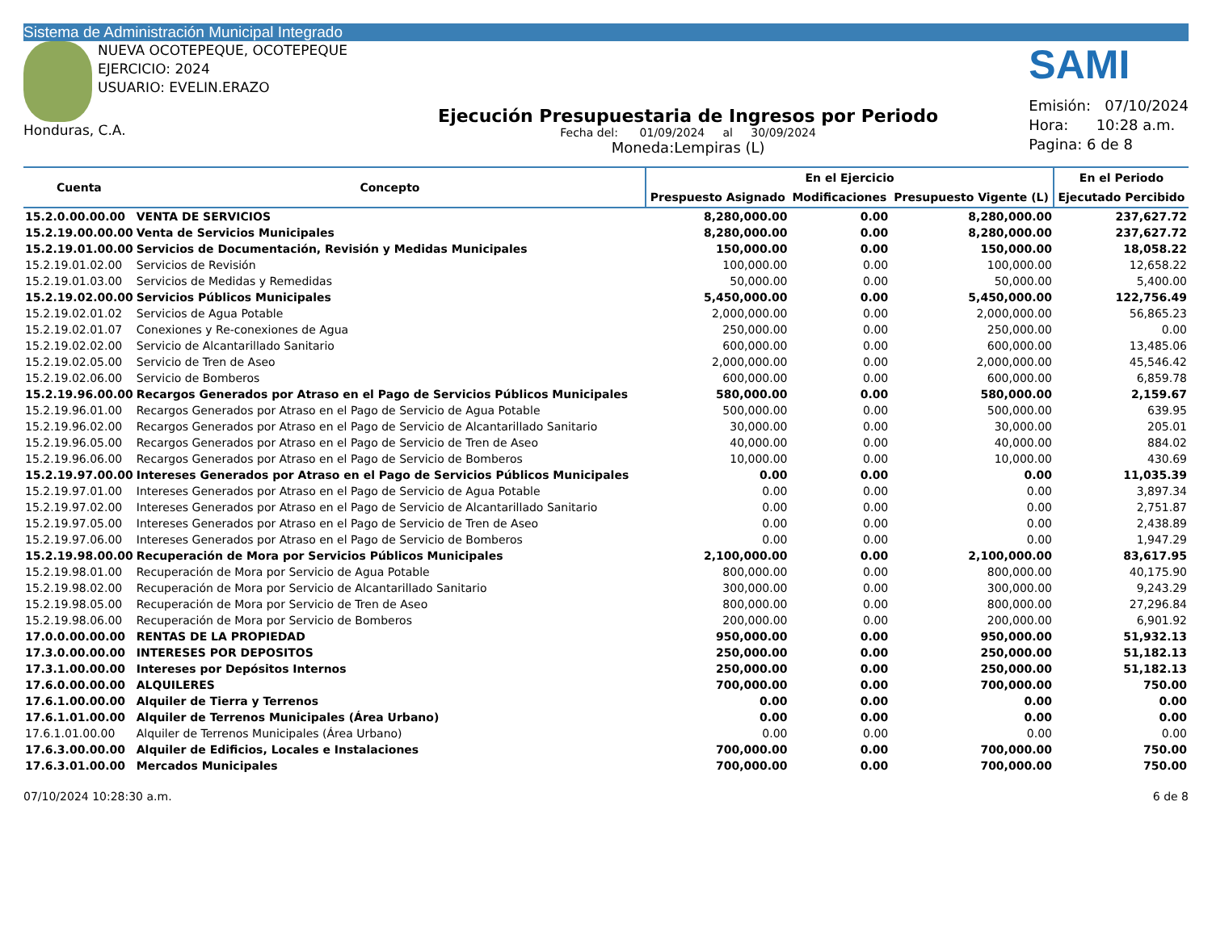Sistema de Administración Municipal Integrado
NUEVA OCOTEPEQUE, OCOTEPEQUE
EJERCICIO: 2024
USUARIO: EVELIN.ERAZO
Honduras, C.A.
Ejecución Presupuestaria de Ingresos por Periodo
Fecha del: 01/09/2024 al 30/09/2024
Moneda:Lempiras (L)
SAMI
Emisión: 07/10/2024
Hora: 10:28 a.m.
Pagina: 6 de 8
| Cuenta | Concepto | En el Ejercicio | | | En el Periodo |
| --- | --- | --- | --- | --- | --- |
| | | Prespuesto Asignado | Modificaciones | Presupuesto Vigente (L) | Ejecutado Percibido |
| 15.2.0.00.00.00 | VENTA DE SERVICIOS | 8,280,000.00 | 0.00 | 8,280,000.00 | 237,627.72 |
| 15.2.19.00.00.00 | Venta de Servicios Municipales | 8,280,000.00 | 0.00 | 8,280,000.00 | 237,627.72 |
| 15.2.19.01.00.00 | Servicios de Documentación, Revisión y Medidas Municipales | 150,000.00 | 0.00 | 150,000.00 | 18,058.22 |
| 15.2.19.01.02.00 | Servicios de Revisión | 100,000.00 | 0.00 | 100,000.00 | 12,658.22 |
| 15.2.19.01.03.00 | Servicios de Medidas y Remedidas | 50,000.00 | 0.00 | 50,000.00 | 5,400.00 |
| 15.2.19.02.00.00 | Servicios Públicos Municipales | 5,450,000.00 | 0.00 | 5,450,000.00 | 122,756.49 |
| 15.2.19.02.01.02 | Servicios de Agua Potable | 2,000,000.00 | 0.00 | 2,000,000.00 | 56,865.23 |
| 15.2.19.02.01.07 | Conexiones y Re-conexiones de Agua | 250,000.00 | 0.00 | 250,000.00 | 0.00 |
| 15.2.19.02.02.00 | Servicio de Alcantarillado Sanitario | 600,000.00 | 0.00 | 600,000.00 | 13,485.06 |
| 15.2.19.02.05.00 | Servicio de Tren de Aseo | 2,000,000.00 | 0.00 | 2,000,000.00 | 45,546.42 |
| 15.2.19.02.06.00 | Servicio de Bomberos | 600,000.00 | 0.00 | 600,000.00 | 6,859.78 |
| 15.2.19.96.00.00 | Recargos Generados por Atraso en el Pago de Servicios Públicos Municipales | 580,000.00 | 0.00 | 580,000.00 | 2,159.67 |
| 15.2.19.96.01.00 | Recargos Generados por Atraso en el Pago de Servicio de Agua Potable | 500,000.00 | 0.00 | 500,000.00 | 639.95 |
| 15.2.19.96.02.00 | Recargos Generados por Atraso en el Pago de Servicio de Alcantarillado Sanitario | 30,000.00 | 0.00 | 30,000.00 | 205.01 |
| 15.2.19.96.05.00 | Recargos Generados por Atraso en el Pago de Servicio de Tren de Aseo | 40,000.00 | 0.00 | 40,000.00 | 884.02 |
| 15.2.19.96.06.00 | Recargos Generados por Atraso en el Pago de Servicio de Bomberos | 10,000.00 | 0.00 | 10,000.00 | 430.69 |
| 15.2.19.97.00.00 | Intereses Generados por Atraso en el Pago de Servicios Públicos Municipales | 0.00 | 0.00 | 0.00 | 11,035.39 |
| 15.2.19.97.01.00 | Intereses Generados por Atraso en el Pago de Servicio de Agua Potable | 0.00 | 0.00 | 0.00 | 3,897.34 |
| 15.2.19.97.02.00 | Intereses Generados por Atraso en el Pago de Servicio de Alcantarillado Sanitario | 0.00 | 0.00 | 0.00 | 2,751.87 |
| 15.2.19.97.05.00 | Intereses Generados por Atraso en el Pago de Servicio de Tren de Aseo | 0.00 | 0.00 | 0.00 | 2,438.89 |
| 15.2.19.97.06.00 | Intereses Generados por Atraso en el Pago de Servicio de Bomberos | 0.00 | 0.00 | 0.00 | 1,947.29 |
| 15.2.19.98.00.00 | Recuperación de Mora por Servicios Públicos Municipales | 2,100,000.00 | 0.00 | 2,100,000.00 | 83,617.95 |
| 15.2.19.98.01.00 | Recuperación de Mora por Servicio de Agua Potable | 800,000.00 | 0.00 | 800,000.00 | 40,175.90 |
| 15.2.19.98.02.00 | Recuperación de Mora por Servicio de Alcantarillado Sanitario | 300,000.00 | 0.00 | 300,000.00 | 9,243.29 |
| 15.2.19.98.05.00 | Recuperación de Mora por Servicio de Tren de Aseo | 800,000.00 | 0.00 | 800,000.00 | 27,296.84 |
| 15.2.19.98.06.00 | Recuperación de Mora por Servicio de Bomberos | 200,000.00 | 0.00 | 200,000.00 | 6,901.92 |
| 17.0.0.00.00.00 | RENTAS DE LA PROPIEDAD | 950,000.00 | 0.00 | 950,000.00 | 51,932.13 |
| 17.3.0.00.00.00 | INTERESES POR DEPOSITOS | 250,000.00 | 0.00 | 250,000.00 | 51,182.13 |
| 17.3.1.00.00.00 | Intereses por Depósitos Internos | 250,000.00 | 0.00 | 250,000.00 | 51,182.13 |
| 17.6.0.00.00.00 | ALQUILERES | 700,000.00 | 0.00 | 700,000.00 | 750.00 |
| 17.6.1.00.00.00 | Alquiler de Tierra y Terrenos | 0.00 | 0.00 | 0.00 | 0.00 |
| 17.6.1.01.00.00 | Alquiler de Terrenos Municipales (Área Urbano) | 0.00 | 0.00 | 0.00 | 0.00 |
| 17.6.1.01.00.00 | Alquiler de Terrenos Municipales (Área Urbano) | 0.00 | 0.00 | 0.00 | 0.00 |
| 17.6.3.00.00.00 | Alquiler de Edificios, Locales e Instalaciones | 700,000.00 | 0.00 | 700,000.00 | 750.00 |
| 17.6.3.01.00.00 | Mercados Municipales | 700,000.00 | 0.00 | 700,000.00 | 750.00 |
07/10/2024 10:28:30 a.m. 6 de 8